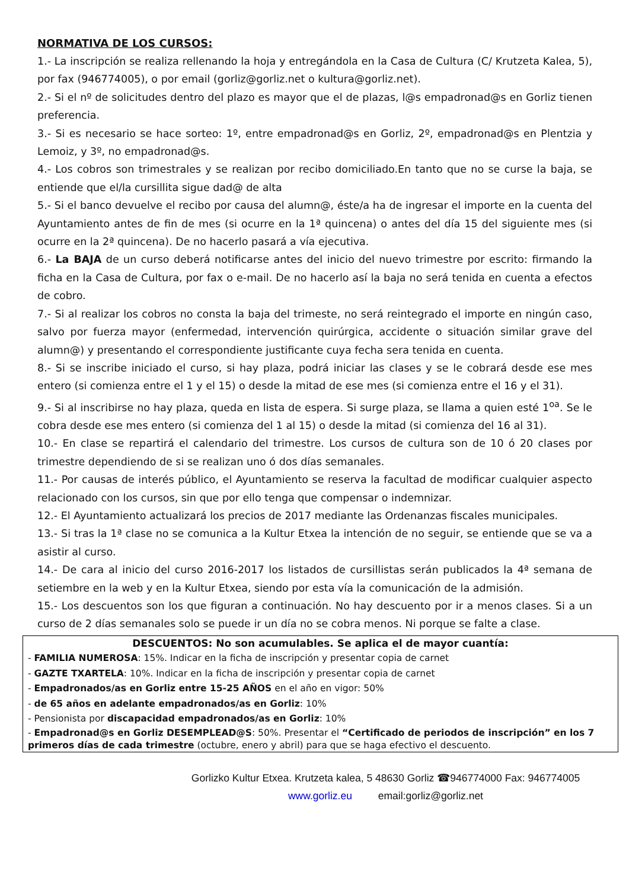NORMATIVA DE LOS CURSOS:
1.- La inscripción se realiza rellenando la hoja y entregándola en la Casa de Cultura (C/ Krutzeta Kalea, 5), por fax (946774005), o por email (gorliz@gorliz.net o kultura@gorliz.net).
2.- Si el nº de solicitudes dentro del plazo es mayor que el de plazas, l@s empadronad@s en Gorliz tienen preferencia.
3.- Si es necesario se hace sorteo: 1º, entre empadronad@s en Gorliz, 2º, empadronad@s en Plentzia y Lemoiz, y 3º, no empadronad@s.
4.- Los cobros son trimestrales y se realizan por recibo domiciliado.En tanto que no se curse la baja, se entiende que el/la cursillita sigue dad@ de alta
5.- Si el banco devuelve el recibo por causa del alumn@, éste/a ha de ingresar el importe en la cuenta del Ayuntamiento antes de fin de mes (si ocurre en la 1ª quincena) o antes del día 15 del siguiente mes (si ocurre en la 2ª quincena). De no hacerlo pasará a vía ejecutiva.
6.- La BAJA de un curso deberá notificarse antes del inicio del nuevo trimestre por escrito: firmando la ficha en la Casa de Cultura, por fax o e-mail. De no hacerlo así la baja no será tenida en cuenta a efectos de cobro.
7.- Si al realizar los cobros no consta la baja del trimeste, no será reintegrado el importe en ningún caso, salvo por fuerza mayor (enfermedad, intervención quirúrgica, accidente o situación similar grave del alumn@) y presentando el correspondiente justificante cuya fecha sera tenida en cuenta.
8.- Si se inscribe iniciado el curso, si hay plaza, podrá iniciar las clases y se le cobrará desde ese mes entero (si comienza entre el 1 y el 15) o desde la mitad de ese mes (si comienza entre el 16 y el 31).
9.- Si al inscribirse no hay plaza, queda en lista de espera. Si surge plaza, se llama a quien esté 1<sup>oa</sup>. Se le cobra desde ese mes entero (si comienza del 1 al 15) o desde la mitad (si comienza del 16 al 31).
10.- En clase se repartirá el calendario del trimestre. Los cursos de cultura son de 10 ó 20 clases por trimestre dependiendo de si se realizan uno ó dos días semanales.
11.- Por causas de interés público, el Ayuntamiento se reserva la facultad de modificar cualquier aspecto relacionado con los cursos, sin que por ello tenga que compensar o indemnizar.
12.- El Ayuntamiento actualizará los precios de 2017 mediante las Ordenanzas fiscales municipales.
13.- Si tras la 1ª clase no se comunica a la Kultur Etxea la intención de no seguir, se entiende que se va a asistir al curso.
14.- De cara al inicio del curso 2016-2017 los listados de cursillistas serán publicados la 4ª semana de setiembre en la web y en la Kultur Etxea, siendo por esta vía la comunicación de la admisión.
15.- Los descuentos son los que figuran a continuación. No hay descuento por ir a menos clases. Si a un curso de 2 días semanales solo se puede ir un día no se cobra menos. Ni porque se falte a clase.
DESCUENTOS: No son acumulables. Se aplica el de mayor cuantía:
- FAMILIA NUMEROSA: 15%. Indicar en la ficha de inscripción y presentar copia de carnet
- GAZTE TXARTELA: 10%. Indicar en la ficha de inscripción y presentar copia de carnet
- Empadronados/as en Gorliz entre 15-25 AÑOS en el año en vigor: 50%
- de 65 años en adelante empadronados/as en Gorliz: 10%
- Pensionista por discapacidad empadronados/as en Gorliz: 10%
- Empadronad@s en Gorliz DESEMPLEAD@S: 50%. Presentar el “Certificado de periodos de inscripción” en los 7 primeros días de cada trimestre (octubre, enero y abril) para que se haga efectivo el descuento.
Gorlizko Kultur Etxea. Krutzeta kalea, 5 48630 Gorliz ☎946774000 Fax: 946774005
www.gorliz.eu email:gorliz@gorliz.net